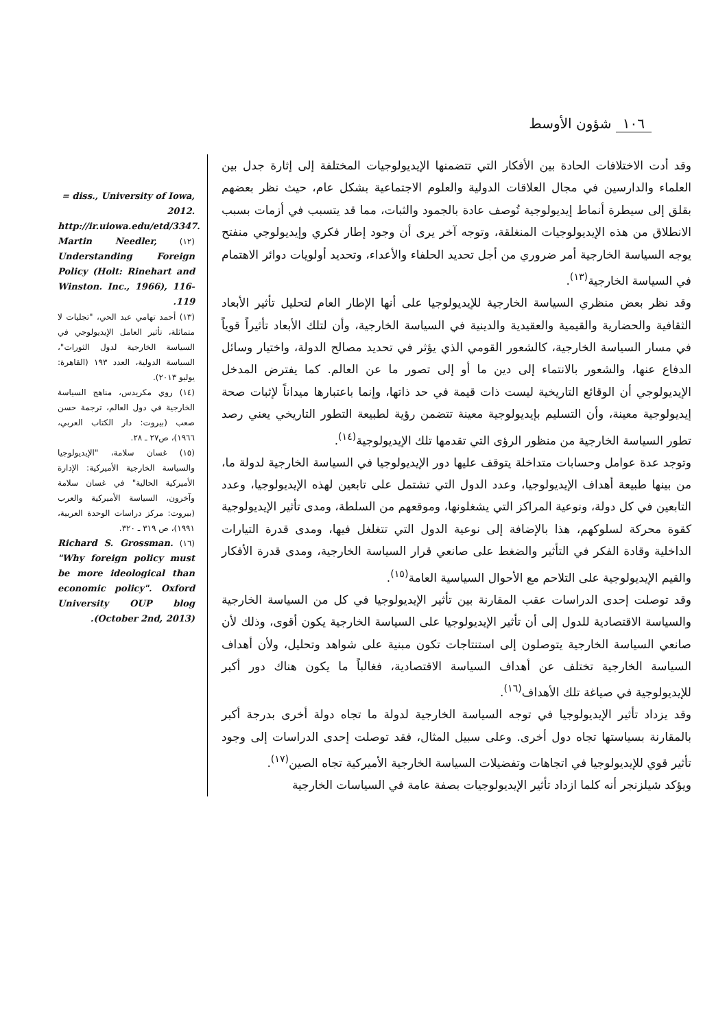١٠٦ شؤون الأوسط
وقد أدت الاختلافات الحادة بين الأفكار التي تتضمنها الإيديولوجيات المختلفة إلى إثارة جدل بين العلماء والدارسين في مجال العلاقات الدولية والعلوم الاجتماعية بشكل عام، حيث نظر بعضهم بقلق إلى سيطرة أنماط إيديولوجية تُوصف عادة بالجمود والثبات، مما قد يتسبب في أزمات بسبب الانطلاق من هذه الإيديولوجيات المنغلقة، وتوجه آخر يرى أن وجود إطار فكري وإيديولوجي منفتح يوجه السياسة الخارجية أمر ضروري من أجل تحديد الحلفاء والأعداء، وتحديد أولويات دوائر الاهتمام في السياسة الخارجية<sup>(١٣)</sup>.
وقد نظر بعض منظري السياسة الخارجية للإيديولوجيا على أنها الإطار العام لتحليل تأثير الأبعاد الثقافية والحضارية والقيمية والعقيدية والدينية في السياسة الخارجية، وأن لتلك الأبعاد تأثيراً قوياً في مسار السياسة الخارجية، كالشعور القومي الذي يؤثر في تحديد مصالح الدولة، واختيار وسائل الدفاع عنها، والشعور بالانتماء إلى دين ما أو إلى تصور ما عن العالم. كما يفترض المدخل الإيديولوجي أن الوقائع التاريخية ليست ذات قيمة في حد ذاتها، وإنما باعتبارها ميداناً لإثبات صحة إيديولوجية معينة، وأن التسليم بإيديولوجية معينة تتضمن رؤية لطبيعة التطور التاريخي يعني رصد تطور السياسة الخارجية من منظور الرؤى التي تقدمها تلك الإيديولوجية<sup>(١٤)</sup>.
وتوجد عدة عوامل وحسابات متداخلة يتوقف عليها دور الإيديولوجيا في السياسة الخارجية لدولة ما، من بينها طبيعة أهداف الإيديولوجيا، وعدد الدول التي تشتمل على تابعين لهذه الإيديولوجيا، وعدد التابعين في كل دولة، ونوعية المراكز التي يشغلونها، وموقعهم من السلطة، ومدى تأثير الإيديولوجية كقوة محركة لسلوكهم، هذا بالإضافة إلى نوعية الدول التي تتغلغل فيها، ومدى قدرة التيارات الداخلية وقادة الفكر في التأثير والضغط على صانعي قرار السياسة الخارجية، ومدى قدرة الأفكار والقيم الإيديولوجية على التلاحم مع الأحوال السياسية العامة<sup>(١٥)</sup>.
وقد توصلت إحدى الدراسات عقب المقارنة بين تأثير الإيديولوجيا في كل من السياسة الخارجية والسياسة الاقتصادية للدول إلى أن تأثير الإيديولوجيا على السياسة الخارجية يكون أقوى، وذلك لأن صانعي السياسة الخارجية يتوصلون إلى استنتاجات تكون مبنية على شواهد وتحليل، ولأن أهداف السياسة الخارجية تختلف عن أهداف السياسة الاقتصادية، فغالباً ما يكون هناك دور أكبر للإيديولوجية في صياغة تلك الأهداف<sup>(١٦)</sup>.
وقد يزداد تأثير الإيديولوجيا في توجه السياسة الخارجية لدولة ما تجاه دولة أخرى بدرجة أكبر بالمقارنة بسياستها تجاه دول أخرى. وعلى سبيل المثال، فقد توصلت إحدى الدراسات إلى وجود تأثير قوي للإيديولوجيا في اتجاهات وتفضيلات السياسة الخارجية الأميركية تجاه الصين<sup>(١٧)</sup>.
ويؤكد شيلزنجر أنه كلما ازداد تأثير الإيديولوجيات بصفة عامة في السياسات الخارجية
= diss., University of Iowa, 2012. http://ir.uiowa.edu/etd/3347.
(١٢) Martin Needler, Understanding Foreign Policy (Holt: Rinehart and Winston. Inc., 1966), 116-119.
(١٣) أحمد تهامي عبد الحي، "تجليات لا متماثلة، تأثير العامل الإيديولوجي في السياسة الخارجية لدول الثورات"، السياسة الدولية، العدد ١٩٣ (القاهرة: يوليو ٢٠١٣).
(١٤) روي مكريدس، مناهج السياسة الخارجية في دول العالم، ترجمة حسن صعب (بيروت: دار الكتاب العربي، ١٩٦٦)، ص٢٧ ـ ٢٨.
(١٥) غسان سلامة، "الإيديولوجيا والسياسة الخارجية الأميركية: الإدارة الأميركية الحالية" في غسان سلامة وآخرون، السياسة الأميركية والعرب (بيروت: مركز دراسات الوحدة العربية، ١٩٩١)، ص ٣١٩ ـ ٣٢٠.
(١٦) Richard S. Grossman. "Why foreign policy must be more ideological than economic policy". Oxford University OUP blog (October 2nd, 2013).